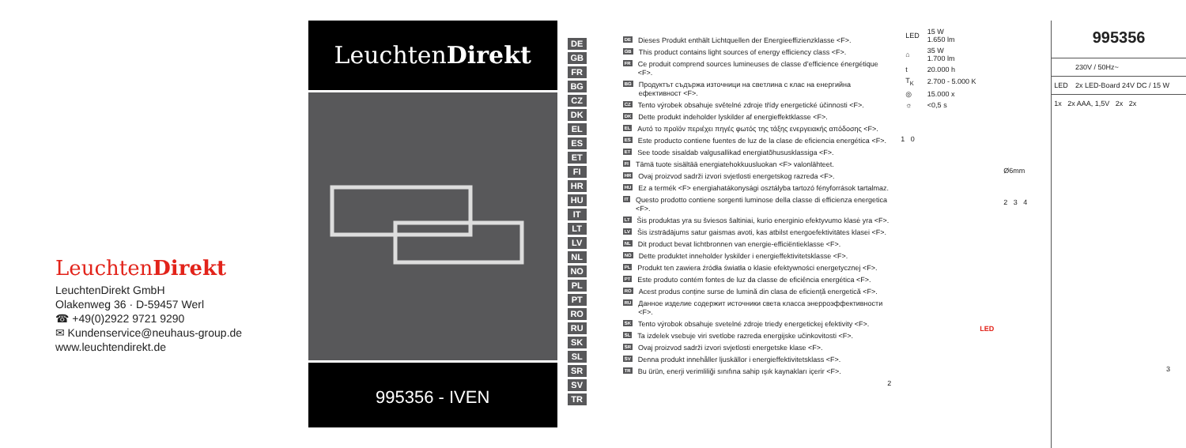LeuchtenDirekt
LeuchtenDirekt GmbH
Olakenweg 36 · D-59457 Werl
☎ +49(0)2922 9721 9290
✉ Kundenservice@neuhaus-group.de
www.leuchtendirekt.de
LeuchtenDirekt
995356 - IVEN
DE
GB
FR
BG
CZ
DK
EL
ES
ET
FI
HR
HU
IT
LT
LV
NL
NO
PL
PT
RO
RU
SK
SL
SR
SV
TR
DE Dieses Produkt enthält Lichtquellen der Energieeffizienzklasse <F>.
GB This product contains light sources of energy efficiency class <F>.
FR Ce produit comprend sources lumineuses de classe d’efficience énergétique <F>.
BG Продуктът съдържа източници на светлина с клас на енергийна ефективност <F>.
CZ Tento výrobek obsahuje světelné zdroje třídy energetické účinnosti <F>.
DK Dette produkt indeholder lyskilder af energieffektklasse <F>.
EL Αυτό το προϊόν περιέχει πηγές φωτός της τάξης ενεργειακής απόδοσης <F>.
ES Este producto contiene fuentes de luz de la clase de eficiencia energética <F>.
ET See toode sisaldab valgusallikad energiatõhususklassiga <F>.
FI Tämä tuote sisältää energiatehokkuusluokan <F> valonlähteet.
HR Ovaj proizvod sadrži izvori svjetlosti energetskog razreda <F>.
HU Ez a termék <F> energiahatákonysági osztályba tartozó fényforrások tartalmaz.
IT Questo prodotto contiene sorgenti luminose della classe di efficienza energetica <F>.
LT Šis produktas yra su šviesos šaltiniai, kurio energinio efektyvumo klasė yra <F>.
LV Šis izstrādājums satur gaismas avoti, kas atbilst energoefektivitātes klasei <F>.
NL Dit product bevat lichtbronnen van energie-efficiëntieklasse <F>.
NO Dette produktet inneholder lyskilder i energieffektivitetsklasse <F>.
PL Produkt ten zawiera źródła światła o klasie efektywności energetycznej <F>.
PT Este produto contém fontes de luz da classe de eficiência energética <F>.
RO Acest produs conține surse de lumină din clasa de eficiență energetică <F>.
RU Данное изделие содержит источники света класса энерроэффективности <F>.
SK Tento výrobok obsahuje svetelné zdroje triedy energetickej efektivity <F>.
SL Ta izdelek vsebuje viri svetlobe razreda energijske učinkovitosti <F>.
SR Ovaj proizvod sadrži izvori svjetlosti energetske klase <F>.
SV Denna produkt innehåller ljuskällor i energieffektivitetsklass <F>.
TR Bu ürün, enerji verimliliği sınıfına sahip ışık kaynakları içerir <F>.
2
| LED | 15 W 1.650 lm |
| ⌂ | 35 W 1.700 lm |
| t | 20.000 h |
| T<sub>K</sub> | 2.700 - 5.000 K |
| ◎ | 15.000 x |
| ☼ | <0,5 s |
1 0
Ø6mm
2 3 4
LED
995356
| | 230V / 50Hz~ |
| LED | 2x LED-Board 24V DC / 15 W |
| 1x 2x AAA, 1,5V 2x 2x | |
3